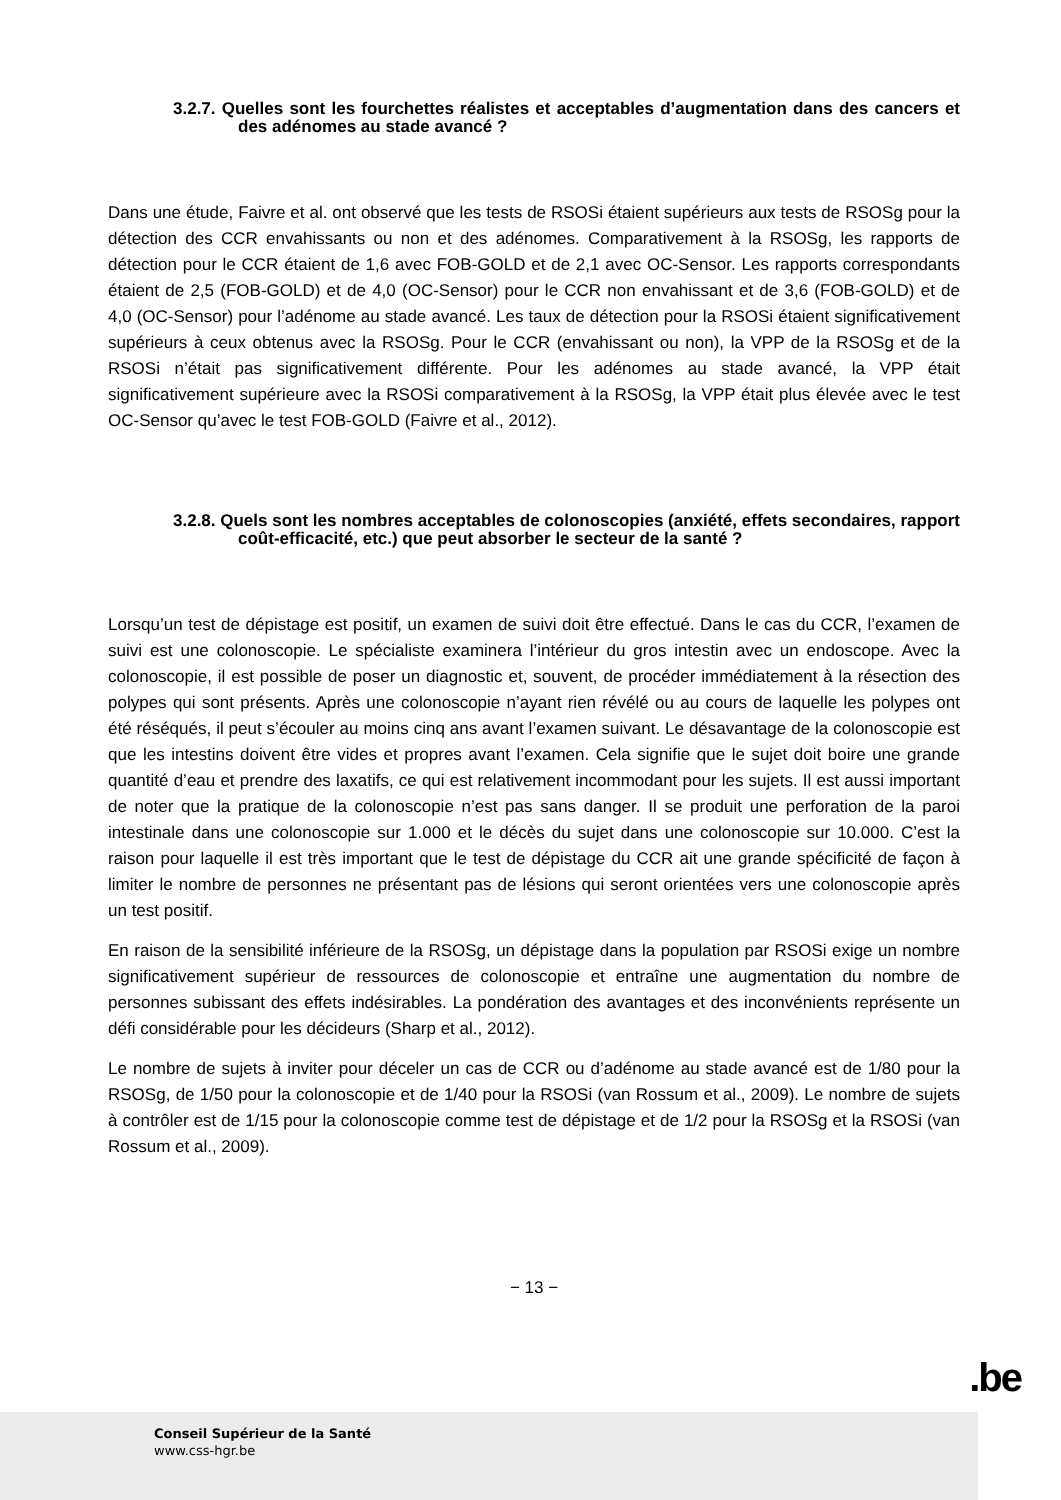3.2.7. Quelles sont les fourchettes réalistes et acceptables d’augmentation dans des cancers et des adénomes au stade avancé ?
Dans une étude, Faivre et al. ont observé que les tests de RSOSi étaient supérieurs aux tests de RSOSg pour la détection des CCR envahissants ou non et des adénomes. Comparativement à la RSOSg, les rapports de détection pour le CCR étaient de 1,6 avec FOB-GOLD et de 2,1 avec OC-Sensor. Les rapports correspondants étaient de 2,5 (FOB-GOLD) et de 4,0 (OC-Sensor) pour le CCR non envahissant et de 3,6 (FOB-GOLD) et de 4,0 (OC-Sensor) pour l’adénome au stade avancé. Les taux de détection pour la RSOSi étaient significativement supérieurs à ceux obtenus avec la RSOSg. Pour le CCR (envahissant ou non), la VPP de la RSOSg et de la RSOSi n’était pas significativement différente. Pour les adénomes au stade avancé, la VPP était significativement supérieure avec la RSOSi comparativement à la RSOSg, la VPP était plus élevée avec le test OC-Sensor qu’avec le test FOB-GOLD (Faivre et al., 2012).
3.2.8. Quels sont les nombres acceptables de colonoscopies (anxiété, effets secondaires, rapport coût-efficacité, etc.) que peut absorber le secteur de la santé ?
Lorsqu’un test de dépistage est positif, un examen de suivi doit être effectué. Dans le cas du CCR, l’examen de suivi est une colonoscopie. Le spécialiste examinera l’intérieur du gros intestin avec un endoscope. Avec la colonoscopie, il est possible de poser un diagnostic et, souvent, de procéder immédiatement à la résection des polypes qui sont présents. Après une colonoscopie n’ayant rien révélé ou au cours de laquelle les polypes ont été réséqués, il peut s’écouler au moins cinq ans avant l’examen suivant. Le désavantage de la colonoscopie est que les intestins doivent être vides et propres avant l’examen. Cela signifie que le sujet doit boire une grande quantité d’eau et prendre des laxatifs, ce qui est relativement incommodant pour les sujets. Il est aussi important de noter que la pratique de la colonoscopie n’est pas sans danger. Il se produit une perforation de la paroi intestinale dans une colonoscopie sur 1.000 et le décès du sujet dans une colonoscopie sur 10.000. C’est la raison pour laquelle il est très important que le test de dépistage du CCR ait une grande spécificité de façon à limiter le nombre de personnes ne présentant pas de lésions qui seront orientées vers une colonoscopie après un test positif.
En raison de la sensibilité inférieure de la RSOSg, un dépistage dans la population par RSOSi exige un nombre significativement supérieur de ressources de colonoscopie et entraîne une augmentation du nombre de personnes subissant des effets indésirables. La pondération des avantages et des inconvénients représente un défi considérable pour les décideurs (Sharp et al., 2012).
Le nombre de sujets à inviter pour déceler un cas de CCR ou d’adénome au stade avancé est de 1/80 pour la RSOSg, de 1/50 pour la colonoscopie et de 1/40 pour la RSOSi (van Rossum et al., 2009). Le nombre de sujets à contrôler est de 1/15 pour la colonoscopie comme test de dépistage et de 1/2 pour la RSOSg et la RSOSi (van Rossum et al., 2009).
− 13 −
.be
Conseil Supérieur de la Santé
www.css-hgr.be